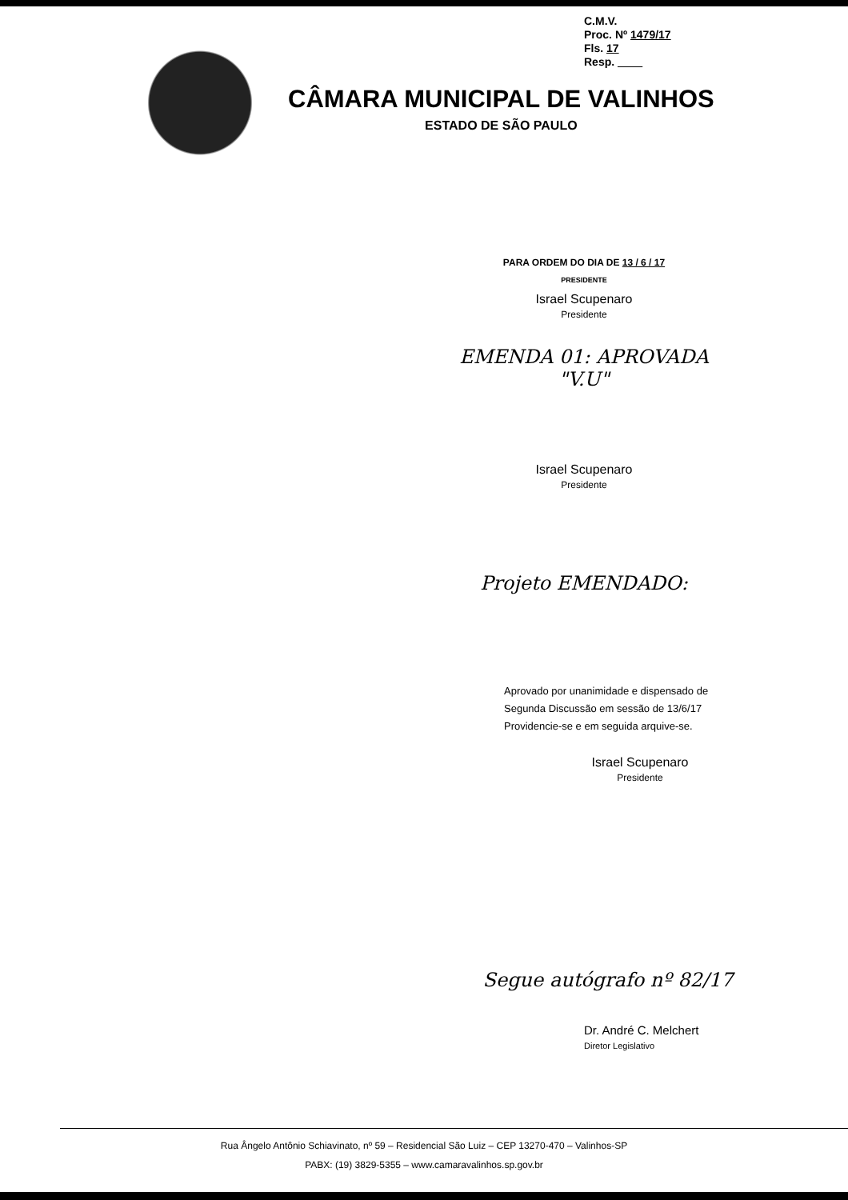C.M.V.
Proc. Nº 1479/17
Fls. 17
Resp. ____
CÂMARA MUNICIPAL DE VALINHOS
ESTADO DE SÃO PAULO
PARA ORDEM DO DIA DE 13 / 6 / 17
PRESIDENTE
Israel Scupenaro
Presidente
EMENDA 01: APROVADA "V.U"
Israel Scupenaro
Presidente
Projeto EMENDADO:
Aprovado por unanimidade e dispensado de
Segunda Discussão em sessão de 13/6/17
Providencie-se e em seguida arquive-se.
Israel Scupenaro
Presidente
Segue autógrafo nº 82/17
Dr. André C. Melchert
Diretor Legislativo
Rua Ângelo Antônio Schiavinato, nº 59 – Residencial São Luiz – CEP 13270-470 – Valinhos-SP
PABX: (19) 3829-5355 – www.camaravalinhos.sp.gov.br